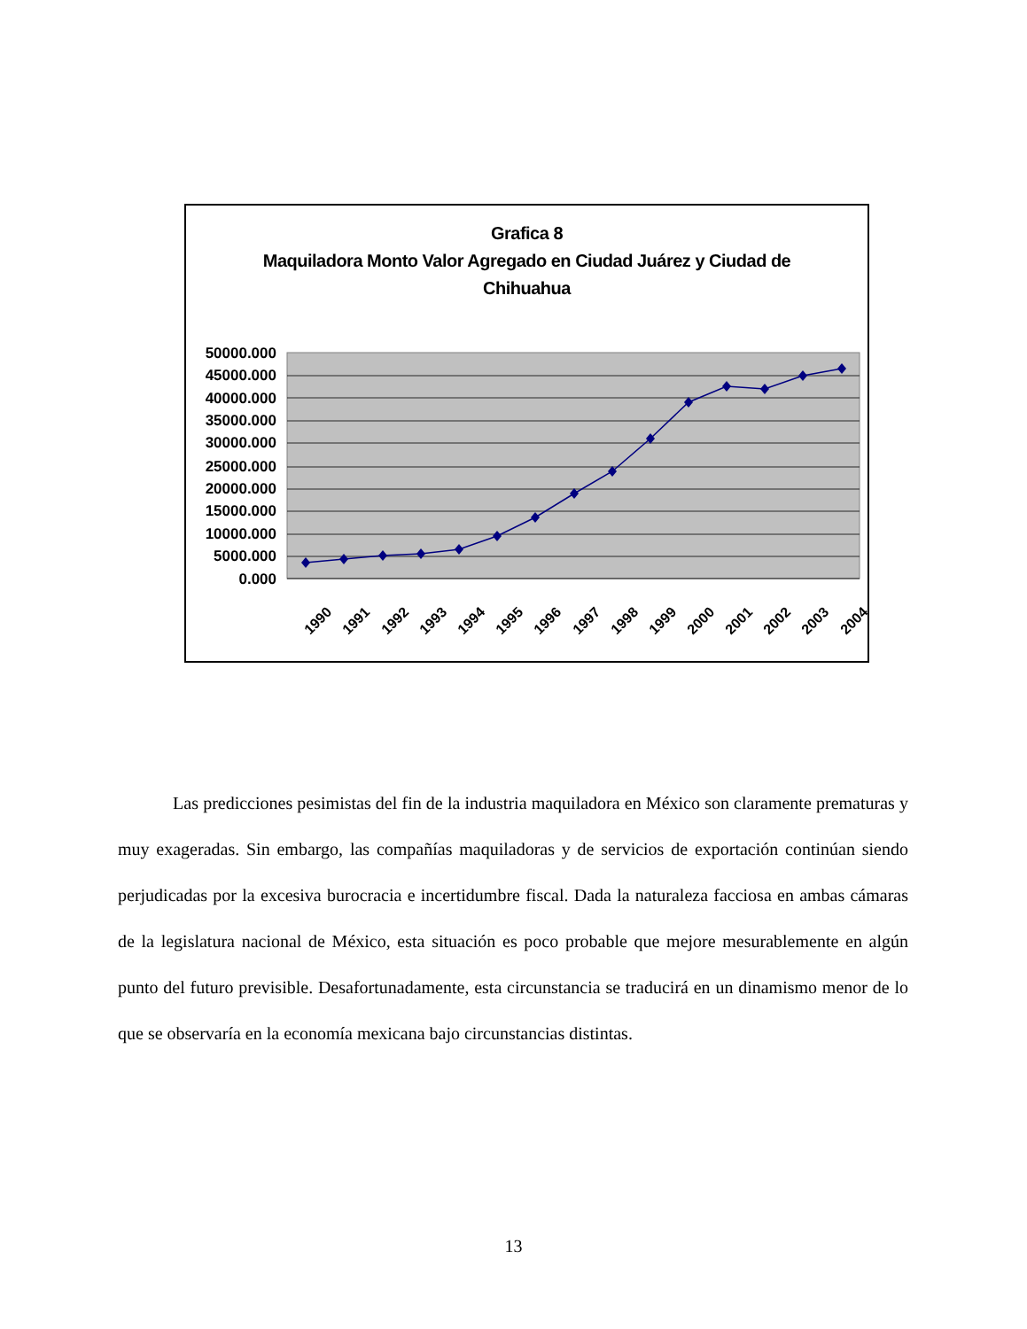Grafica 8
Maquiladora Monto Valor Agregado en Ciudad Juárez y Ciudad de
Chihuahua
50000.000
45000.000
40000.000
35000.000
30000.000
25000.000
20000.000
15000.000
10000.000
5000.000
0.000
1990
1991
1992
1993
1994
1995
1996
1997
1998
1999
2000
2001
2002
2003
2004
Las predicciones pesimistas del fin de la industria maquiladora en México son claramente prematuras y muy exageradas. Sin embargo, las compañías maquiladoras y de servicios de exportación continúan siendo perjudicadas por la excesiva burocracia e incertidumbre fiscal. Dada la naturaleza facciosa en ambas cámaras de la legislatura nacional de México, esta situación es poco probable que mejore mesurablemente en algún punto del futuro previsible. Desafortunadamente, esta circunstancia se traducirá en un dinamismo menor de lo que se observaría en la economía mexicana bajo circunstancias distintas.
13